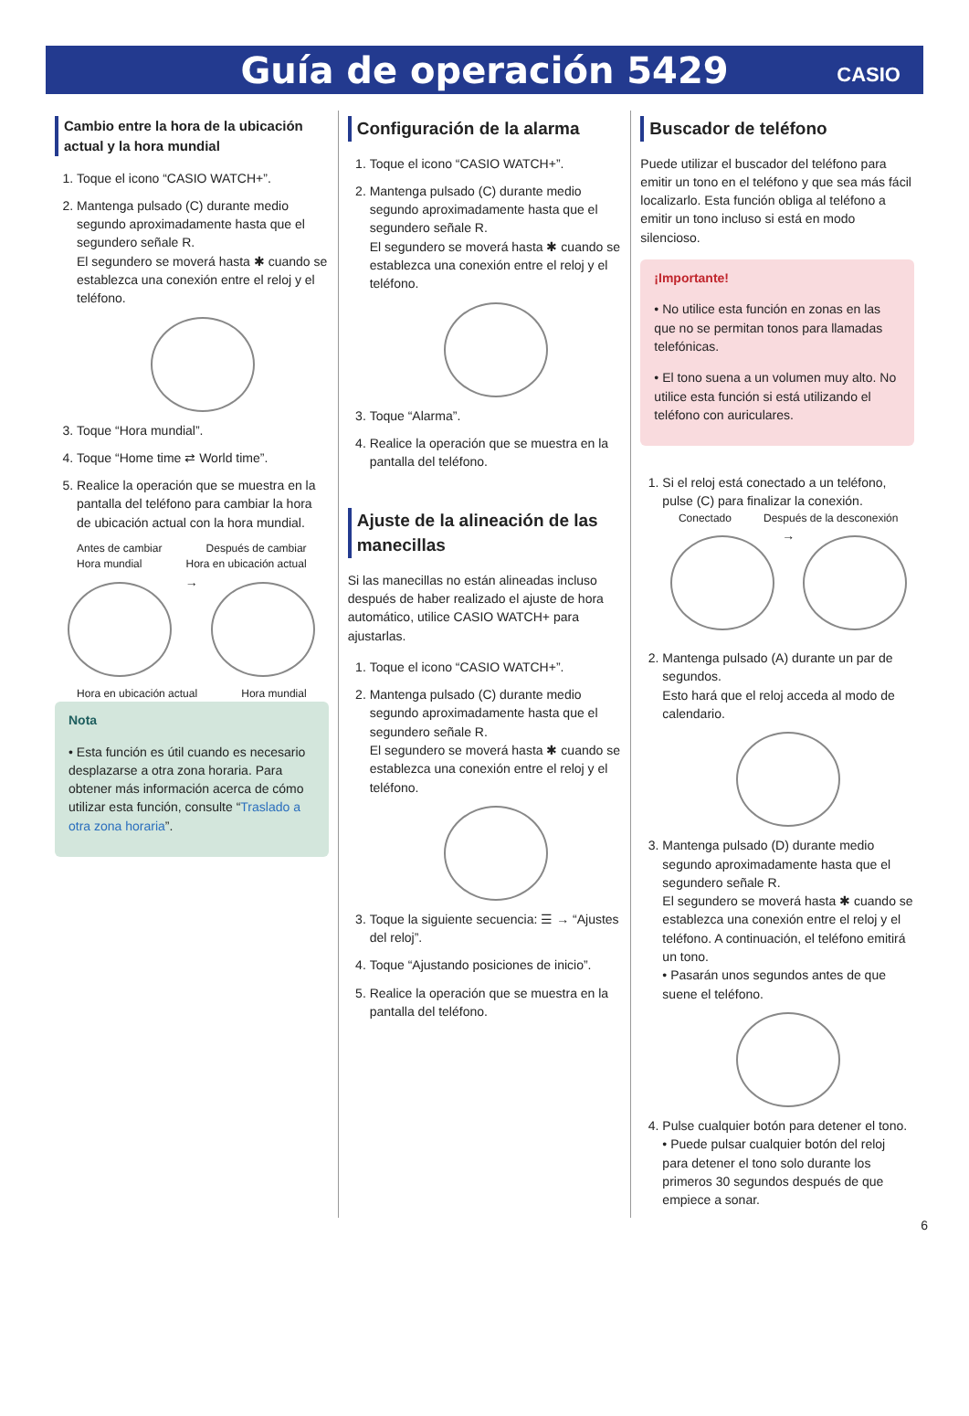Guía de operación 5429
CASIO
Cambio entre la hora de la ubicación actual y la hora mundial
1. Toque el icono “CASIO WATCH+”.
2. Mantenga pulsado (C) durante medio segundo aproximadamente hasta que el segundero señale R.
El segundero se moverá hasta ✱ cuando se establezca una conexión entre el reloj y el teléfono.
3. Toque “Hora mundial”.
4. Toque “Home time ⇄ World time”.
5. Realice la operación que se muestra en la pantalla del teléfono para cambiar la hora de ubicación actual con la hora mundial.
Antes de cambiar Después de cambiar
Hora mundial Hora en ubicación actual
→
Hora en ubicación actual Hora mundial
Nota
• Esta función es útil cuando es necesario desplazarse a otra zona horaria. Para obtener más información acerca de cómo utilizar esta función, consulte “Traslado a otra zona horaria”.
Configuración de la alarma
1. Toque el icono “CASIO WATCH+”.
2. Mantenga pulsado (C) durante medio segundo aproximadamente hasta que el segundero señale R.
El segundero se moverá hasta ✱ cuando se establezca una conexión entre el reloj y el teléfono.
3. Toque “Alarma”.
4. Realice la operación que se muestra en la pantalla del teléfono.
Ajuste de la alineación de las manecillas
Si las manecillas no están alineadas incluso después de haber realizado el ajuste de hora automático, utilice CASIO WATCH+ para ajustarlas.
1. Toque el icono “CASIO WATCH+”.
2. Mantenga pulsado (C) durante medio segundo aproximadamente hasta que el segundero señale R.
El segundero se moverá hasta ✱ cuando se establezca una conexión entre el reloj y el teléfono.
3. Toque la siguiente secuencia: ☰ → “Ajustes del reloj”.
4. Toque “Ajustando posiciones de inicio”.
5. Realice la operación que se muestra en la pantalla del teléfono.
Buscador de teléfono
Puede utilizar el buscador del teléfono para emitir un tono en el teléfono y que sea más fácil localizarlo. Esta función obliga al teléfono a emitir un tono incluso si está en modo silencioso.
¡Importante!
• No utilice esta función en zonas en las que no se permitan tonos para llamadas telefónicas.
• El tono suena a un volumen muy alto. No utilice esta función si está utilizando el teléfono con auriculares.
1. Si el reloj está conectado a un teléfono, pulse (C) para finalizar la conexión.
Conectado Después de la desconexión
→
2. Mantenga pulsado (A) durante un par de segundos.
Esto hará que el reloj acceda al modo de calendario.
3. Mantenga pulsado (D) durante medio segundo aproximadamente hasta que el segundero señale R.
El segundero se moverá hasta ✱ cuando se establezca una conexión entre el reloj y el teléfono. A continuación, el teléfono emitirá un tono.
• Pasarán unos segundos antes de que suene el teléfono.
4. Pulse cualquier botón para detener el tono.
• Puede pulsar cualquier botón del reloj para detener el tono solo durante los primeros 30 segundos después de que empiece a sonar.
6